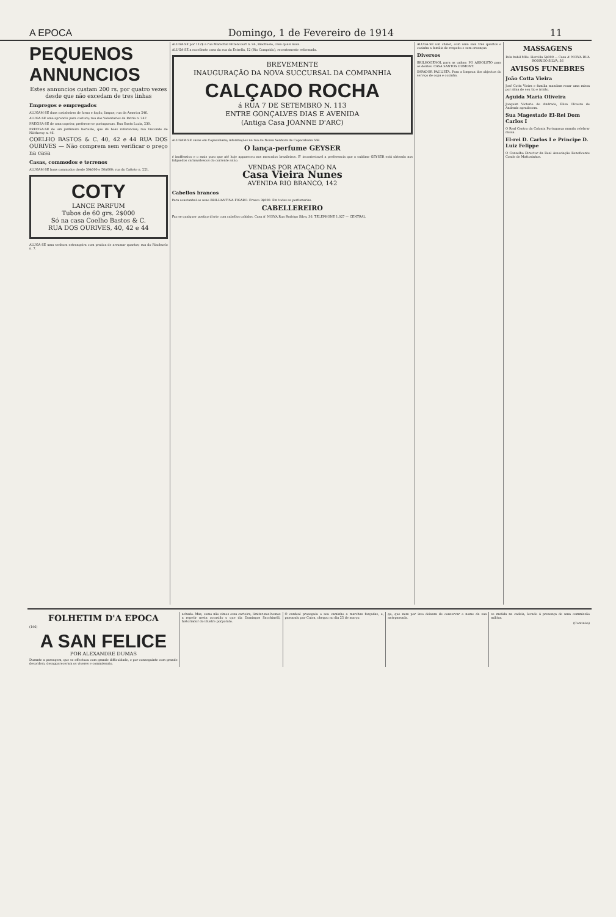A EPOCA Domingo, 1 de Fevereiro de 1914 11
PEQUENOS ANNUNCIOS
Estes annuncios custam 200 rs. por quatro vezes desde que não excedam de tres linhas
Empregos e empregados
ALUGAM-SE duas cosinheiras de forno e fogão, limpas; rua da America 246.
ALUGA-SE uma aprendiz para costura; rua dos Voluntarios da Patria n. 247.
PRECISA-SE de uma copeira; preferem-se portuguezas. Rua Santa Luzia, 230.
PRECISA-SE de um jardineiro hortelão, que dê boas referencias; rua Visconde de Niétheroy n. 46.
COELHO BASTOS & C. 40, 42 e 44 RUA DOS OURIVES — Não comprem sem verificar o preço na casa
Casas, commodos e terrenos
ALUGAM-SE bons commodos desde 30$000 e 50$000; rua do Cattete n. 221.
COTY
LANCE PARFUM
Tubos de 60 grs. 2$000
Só na casa Coelho Bastos & C.
RUA DOS OURIVES, 40, 42 e 44
ALUGA-SE uma senhora estrangeira com pratica de arrumar quartos; rua do Riachuelo n. 7.
ALUGA-SE por 112$ a rua Marechal Bittencourt n. 94, Riachuelo, casa quasi nova.
ALUGA-SE a excellente casa da rua da Estrella, 12 (Rio Comprido), recentemente reformada.
BREVEMENTE
INAUGURAÇÃO DA NOVA SUCCURSAL DA COMPANHIA
CALÇADO ROCHA
á RUA 7 DE SETEMBRO N. 113
ENTRE GONÇALVES DIAS E AVENIDA
(Antiga Casa JOANNE D'ARC)
ALUGAM-SE casas em Copacabana; informações na rua de Nossa Senhora de Copacabana 568.
O lança-perfume GEYSER
é inoffensivo e o mais puro que até hoje appareceu nos mercados brazileiros. E' incontestavel a preferencia que o sublime GEYSER está obtendo nos folguedos carnavalescos do corrente anno.
VENDAS POR ATACADO NA
Casa Vieira Nunes
AVENIDA RIO BRANCO, 142
Cabellos brancos
Para acastanhal-os usae BRILHANTINA FIGARO. Frasco 3$000. Em todas as perfumarias.
CABELLEREIRO
Faz-se qualquer postiço d'arte com cabellos cahidos. Casa A' NOIVA Rua Rodrigo Silva, 36. TELEPHONE 1.027 — CENTRAL
ALUGA-SE um chalet, com uma sala três quartos e cozinha a familia de respeito e sem creanças.
Diversos
BRILHOGENOL para as unhas; PO ABSOLUTO para os dentes. CASA SANTOS DUMONT.
IMPADOR PAULISTA. Para a limpeza dos objectos do serviço de copa e cozinha.
MASSAGENS
Pela habil Mlle. Herciila 5$000 — Casa A' NOIVA RUA RODRIGO SILVA, 36
AVISOS FUNEBRES
João Cotta Vieira
José Cotta Vieira e familia mandam rezar uma missa por alma de seu tio e irmão.
Aguida Maria Oliveira
Joaquim Victorio de Andrade, Elisa Oliveira de Andrade agradecem.
Sua Magestade El-Rei Dom Carlos I
O Real Centro da Colonia Portugueza manda celebrar missa.
El-rei D. Carlos I e Principe D. Luiz Felippe
O Conselho Director da Real Associação Beneficente Conde de Mattosinhos.
FOLHETIM D'A EPOCA
(196)
A SAN FELICE
POR ALEXANDRE DUMAS
Durante a passagem, que se effectuou com grande difficuldade, e por conseguinte com grande desordem, desappareceram os viveres e commissario.
achado. Mas, como não vimos essa carteira, limitar-nos-hemos a repetir nesta occasião o que diz Domingos Sacchinelli, historiador do illustre porporato.
O cardeal proseguiu o seu caminho a marchas forçadas, e, passando por Cutra, chegou no dia 25 de março.
go, que nem por isso deixara de conservar o nome da sua antepassada.
se metida na cadeia, levado á presença de uma commissão militar.
(Continúa)